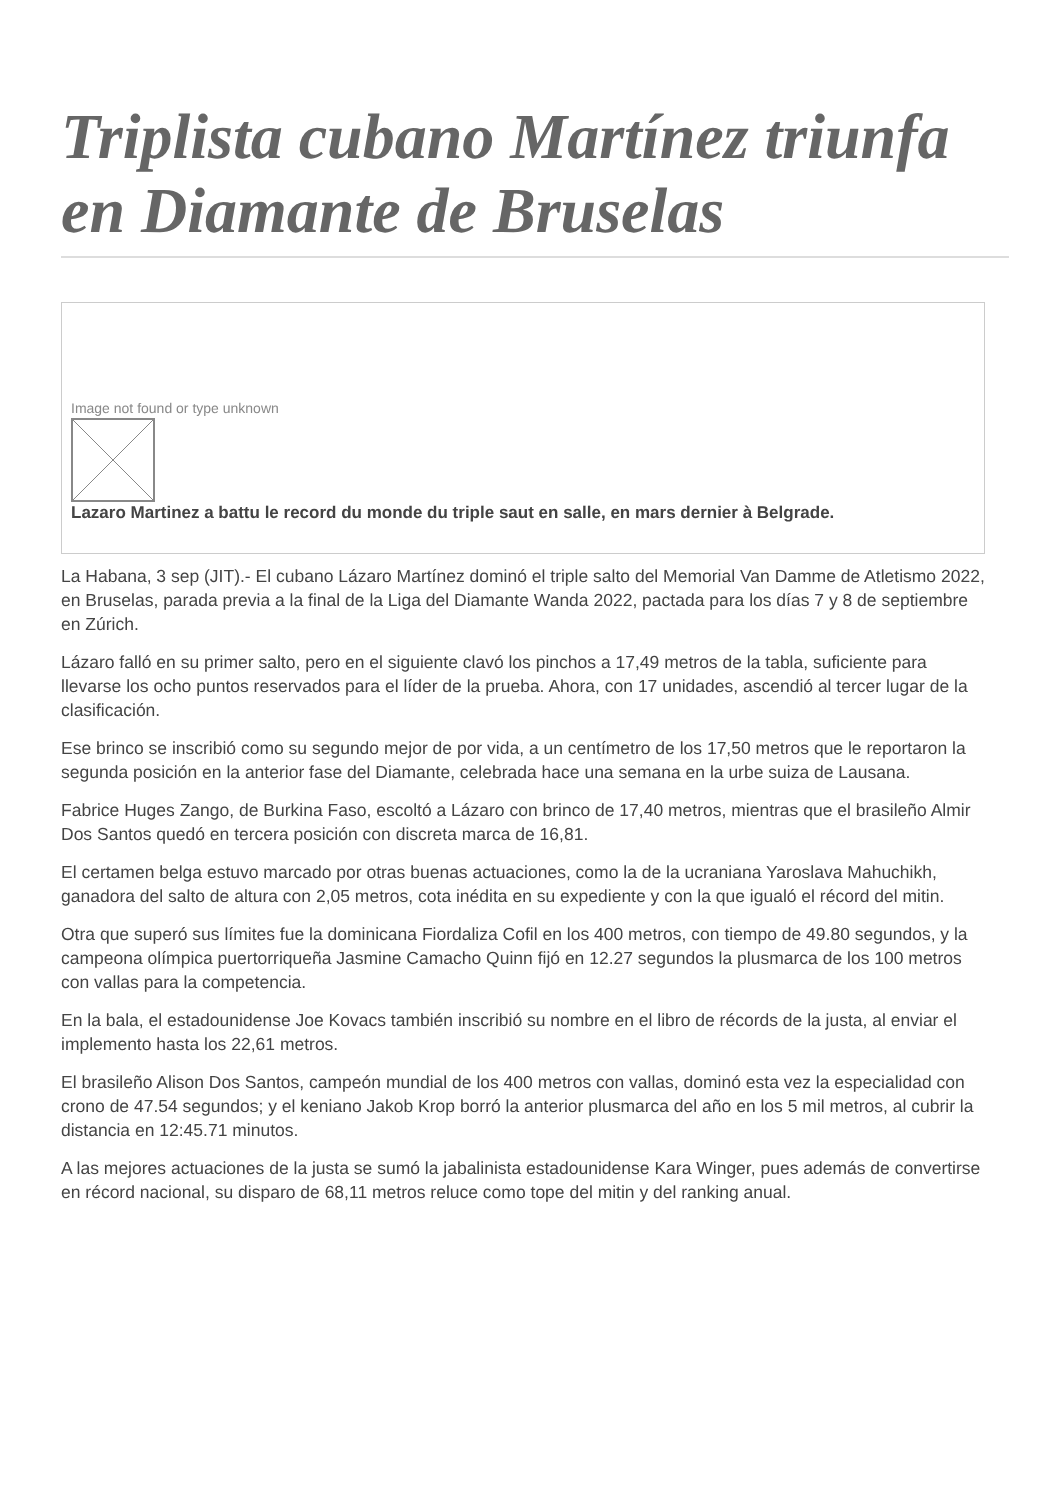Triplista cubano Martínez triunfa en Diamante de Bruselas
Image not found or type unknown
Lazaro Martinez a battu le record du monde du triple saut en salle, en mars dernier à Belgrade.
La Habana, 3 sep (JIT).- El cubano Lázaro Martínez dominó el triple salto del Memorial Van Damme de Atletismo 2022, en Bruselas, parada previa a la final de la Liga del Diamante Wanda 2022, pactada para los días 7 y 8 de septiembre en Zúrich.
Lázaro falló en su primer salto, pero en el siguiente clavó los pinchos a 17,49 metros de la tabla, suficiente para llevarse los ocho puntos reservados para el líder de la prueba. Ahora, con 17 unidades, ascendió al tercer lugar de la clasificación.
Ese brinco se inscribió como su segundo mejor de por vida, a un centímetro de los 17,50 metros que le reportaron la segunda posición en la anterior fase del Diamante, celebrada hace una semana en la urbe suiza de Lausana.
Fabrice Huges Zango, de Burkina Faso, escoltó a Lázaro con brinco de 17,40 metros, mientras que el brasileño Almir Dos Santos quedó en tercera posición con discreta marca de 16,81.
El certamen belga estuvo marcado por otras buenas actuaciones, como la de la ucraniana Yaroslava Mahuchikh, ganadora del salto de altura con 2,05 metros, cota inédita en su expediente y con la que igualó el récord del mitin.
Otra que superó sus límites fue la dominicana Fiordaliza Cofil en los 400 metros, con tiempo de 49.80 segundos, y la campeona olímpica puertorriqueña Jasmine Camacho Quinn fijó en 12.27 segundos la plusmarca de los 100 metros con vallas para la competencia.
En la bala, el estadounidense Joe Kovacs también inscribió su nombre en el libro de récords de la justa, al enviar el implemento hasta los 22,61 metros.
El brasileño Alison Dos Santos, campeón mundial de los 400 metros con vallas, dominó esta vez la especialidad con crono de 47.54 segundos; y el keniano Jakob Krop borró la anterior plusmarca del año en los 5 mil metros, al cubrir la distancia en 12:45.71 minutos.
A las mejores actuaciones de la justa se sumó la jabalinista estadounidense Kara Winger, pues además de convertirse en récord nacional, su disparo de 68,11 metros reluce como tope del mitin y del ranking anual.